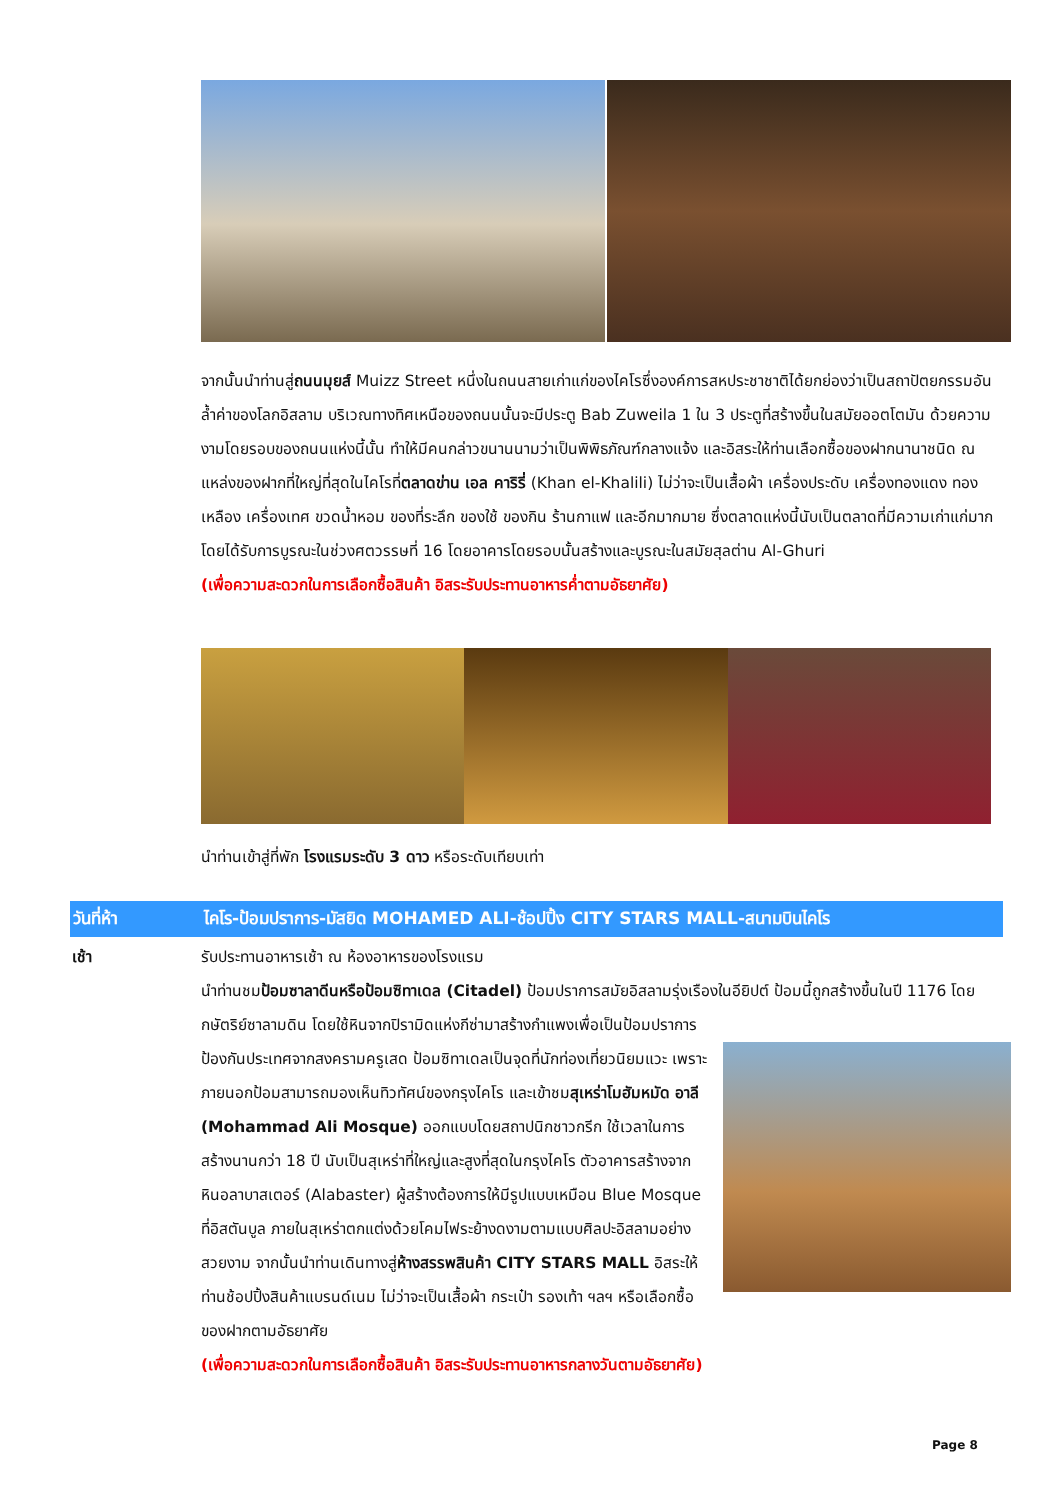จากนั้นนำท่านสู่ถนนมุยส์ Muizz Street หนึ่งในถนนสายเก่าแก่ของไคโรซึ่งองค์การสหประชาชาติได้ยกย่องว่าเป็นสถาปัตยกรรมอันล้ำค่าของโลกอิสลาม บริเวณทางทิศเหนือของถนนนั้นจะมีประตู Bab Zuweila 1 ใน 3 ประตูที่สร้างขึ้นในสมัยออตโตมัน ด้วยความงามโดยรอบของถนนแห่งนี้นั้น ทำให้มีคนกล่าวขนานนามว่าเป็นพิพิธภัณฑ์กลางแจ้ง และอิสระให้ท่านเลือกซื้อของฝากนานาชนิด ณ แหล่งของฝากที่ใหญ่ที่สุดในไคโรที่ตลาดข่าน เอล คาริรี่ (Khan el-Khalili) ไม่ว่าจะเป็นเสื้อผ้า เครื่องประดับ เครื่องทองแดง ทองเหลือง เครื่องเทศ ขวดน้ำหอม ของที่ระลึก ของใช้ ของกิน ร้านกาแฟ และอีกมากมาย ซึ่งตลาดแห่งนี้นับเป็นตลาดที่มีความเก่าแก่มาก โดยได้รับการบูรณะในช่วงศตวรรษที่ 16 โดยอาคารโดยรอบนั้นสร้างและบูรณะในสมัยสุลต่าน Al-Ghuri
(เพื่อความสะดวกในการเลือกซื้อสินค้า อิสระรับประทานอาหารค่ำตามอัธยาศัย)
นำท่านเข้าสู่ที่พัก โรงแรมระดับ 3 ดาว หรือระดับเทียบเท่า
วันที่ห้า ไคโร-ป้อมปราการ-มัสยิด MOHAMED ALI-ช้อปปิ้ง CITY STARS MALL-สนามบินไคโร
เช้า
รับประทานอาหารเช้า ณ ห้องอาหารของโรงแรม
นำท่านชมป้อมซาลาดีนหรือป้อมซิทาเดล (Citadel) ป้อมปราการสมัยอิสลามรุ่งเรืองในอียิปต์ ป้อมนี้ถูกสร้างขึ้นในปี 1176 โดยกษัตริย์ซาลามดิน โดยใช้หินจากปิรามิดแห่งกีซ่ามาสร้างกำแพงเพื่อเป็นป้อมปราการ
ป้องกันประเทศจากสงครามครูเสด ป้อมซิทาเดลเป็นจุดที่นักท่องเที่ยวนิยมแวะ เพราะภายนอกป้อมสามารถมองเห็นทิวทัศน์ของกรุงไคโร และเข้าชมสุเหร่าโมฮัมหมัด อาลี (Mohammad Ali Mosque) ออกแบบโดยสถาปนิกชาวกรีก ใช้เวลาในการสร้างนานกว่า 18 ปี นับเป็นสุเหร่าที่ใหญ่และสูงที่สุดในกรุงไคโร ตัวอาคารสร้างจากหินอลาบาสเตอร์ (Alabaster) ผู้สร้างต้องการให้มีรูปแบบเหมือน Blue Mosque ที่อิสตันบูล ภายในสุเหร่าตกแต่งด้วยโคมไฟระย้างดงามตามแบบศิลปะอิสลามอย่างสวยงาม จากนั้นนำท่านเดินทางสู่ห้างสรรพสินค้า CITY STARS MALL อิสระให้ท่านช้อปปิ้งสินค้าแบรนด์เนม ไม่ว่าจะเป็นเสื้อผ้า กระเป๋า รองเท้า ฯลฯ หรือเลือกซื้อของฝากตามอัธยาศัย
(เพื่อความสะดวกในการเลือกซื้อสินค้า อิสระรับประทานอาหารกลางวันตามอัธยาศัย)
Page 8